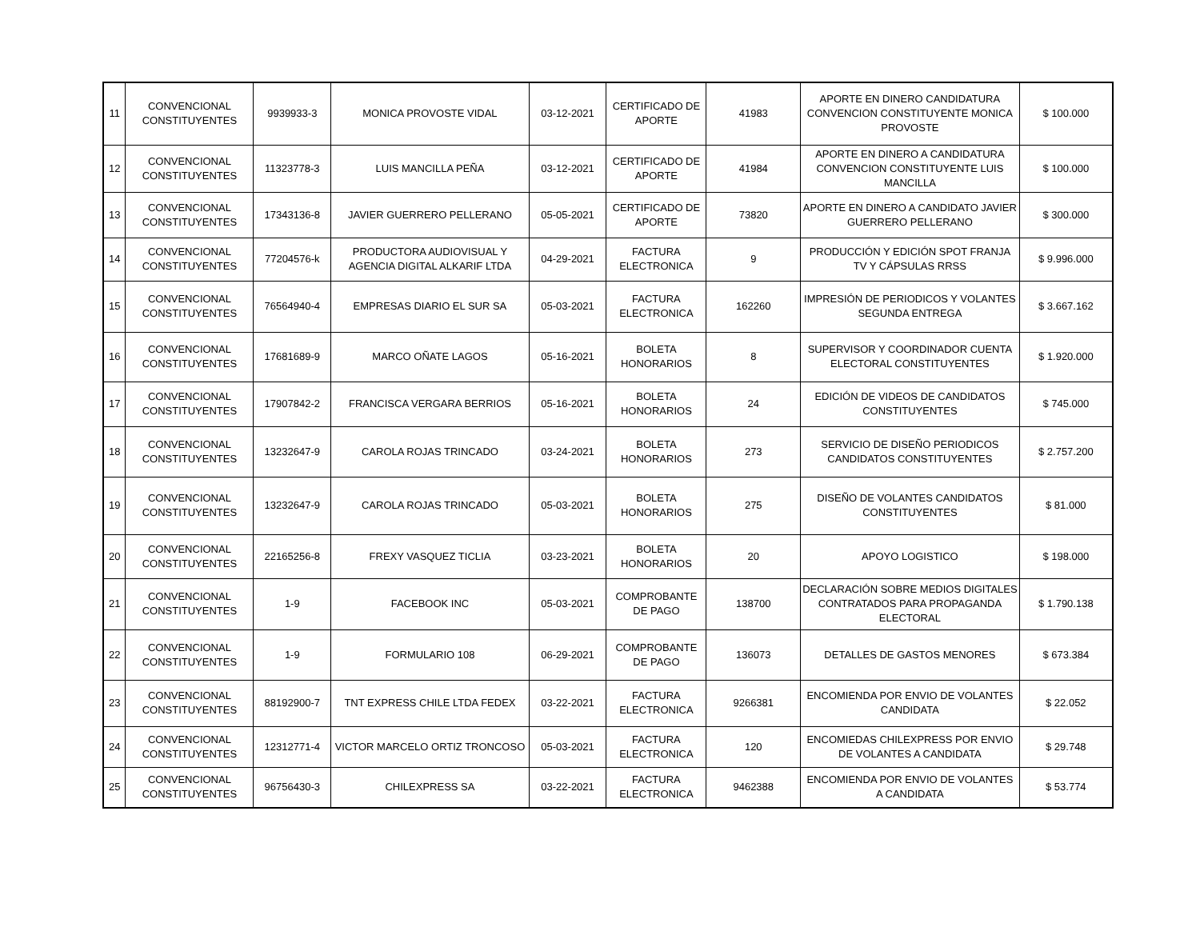| 11 | CONVENCIONAL CONSTITUYENTES | 9939933-3 | MONICA PROVOSTE VIDAL | 03-12-2021 | CERTIFICADO DE APORTE | 41983 | APORTE EN DINERO CANDIDATURA CONVENCION CONSTITUYENTE MONICA PROVOSTE | $ 100.000 |
| 12 | CONVENCIONAL CONSTITUYENTES | 11323778-3 | LUIS MANCILLA PEÑA | 03-12-2021 | CERTIFICADO DE APORTE | 41984 | APORTE EN DINERO A CANDIDATURA CONVENCION CONSTITUYENTE LUIS MANCILLA | $ 100.000 |
| 13 | CONVENCIONAL CONSTITUYENTES | 17343136-8 | JAVIER GUERRERO PELLERANO | 05-05-2021 | CERTIFICADO DE APORTE | 73820 | APORTE EN DINERO A CANDIDATO JAVIER GUERRERO PELLERANO | $ 300.000 |
| 14 | CONVENCIONAL CONSTITUYENTES | 77204576-k | PRODUCTORA AUDIOVISUAL Y AGENCIA DIGITAL ALKARIF LTDA | 04-29-2021 | FACTURA ELECTRONICA | 9 | PRODUCCIÓN Y EDICIÓN SPOT FRANJA TV Y CÁPSULAS RRSS | $ 9.996.000 |
| 15 | CONVENCIONAL CONSTITUYENTES | 76564940-4 | EMPRESAS DIARIO EL SUR SA | 05-03-2021 | FACTURA ELECTRONICA | 162260 | IMPRESIÓN DE PERIODICOS Y VOLANTES SEGUNDA ENTREGA | $ 3.667.162 |
| 16 | CONVENCIONAL CONSTITUYENTES | 17681689-9 | MARCO OÑATE LAGOS | 05-16-2021 | BOLETA HONORARIOS | 8 | SUPERVISOR Y COORDINADOR CUENTA ELECTORAL CONSTITUYENTES | $ 1.920.000 |
| 17 | CONVENCIONAL CONSTITUYENTES | 17907842-2 | FRANCISCA VERGARA BERRIOS | 05-16-2021 | BOLETA HONORARIOS | 24 | EDICIÓN DE VIDEOS DE CANDIDATOS CONSTITUYENTES | $ 745.000 |
| 18 | CONVENCIONAL CONSTITUYENTES | 13232647-9 | CAROLA ROJAS TRINCADO | 03-24-2021 | BOLETA HONORARIOS | 273 | SERVICIO DE DISEÑO PERIODICOS CANDIDATOS CONSTITUYENTES | $ 2.757.200 |
| 19 | CONVENCIONAL CONSTITUYENTES | 13232647-9 | CAROLA ROJAS TRINCADO | 05-03-2021 | BOLETA HONORARIOS | 275 | DISEÑO DE VOLANTES CANDIDATOS CONSTITUYENTES | $ 81.000 |
| 20 | CONVENCIONAL CONSTITUYENTES | 22165256-8 | FREXY VASQUEZ TICLIA | 03-23-2021 | BOLETA HONORARIOS | 20 | APOYO LOGISTICO | $ 198.000 |
| 21 | CONVENCIONAL CONSTITUYENTES | 1-9 | FACEBOOK INC | 05-03-2021 | COMPROBANTE DE PAGO | 138700 | DECLARACIÓN SOBRE MEDIOS DIGITALES CONTRATADOS PARA PROPAGANDA ELECTORAL | $ 1.790.138 |
| 22 | CONVENCIONAL CONSTITUYENTES | 1-9 | FORMULARIO 108 | 06-29-2021 | COMPROBANTE DE PAGO | 136073 | DETALLES DE GASTOS MENORES | $ 673.384 |
| 23 | CONVENCIONAL CONSTITUYENTES | 88192900-7 | TNT EXPRESS CHILE LTDA FEDEX | 03-22-2021 | FACTURA ELECTRONICA | 9266381 | ENCOMIENDA POR ENVIO DE VOLANTES CANDIDATA | $ 22.052 |
| 24 | CONVENCIONAL CONSTITUYENTES | 12312771-4 | VICTOR MARCELO ORTIZ TRONCOSO | 05-03-2021 | FACTURA ELECTRONICA | 120 | ENCOMIEDAS CHILEXPRESS POR ENVIO DE VOLANTES A CANDIDATA | $ 29.748 |
| 25 | CONVENCIONAL CONSTITUYENTES | 96756430-3 | CHILEXPRESS SA | 03-22-2021 | FACTURA ELECTRONICA | 9462388 | ENCOMIENDA POR ENVIO DE VOLANTES A CANDIDATA | $ 53.774 |